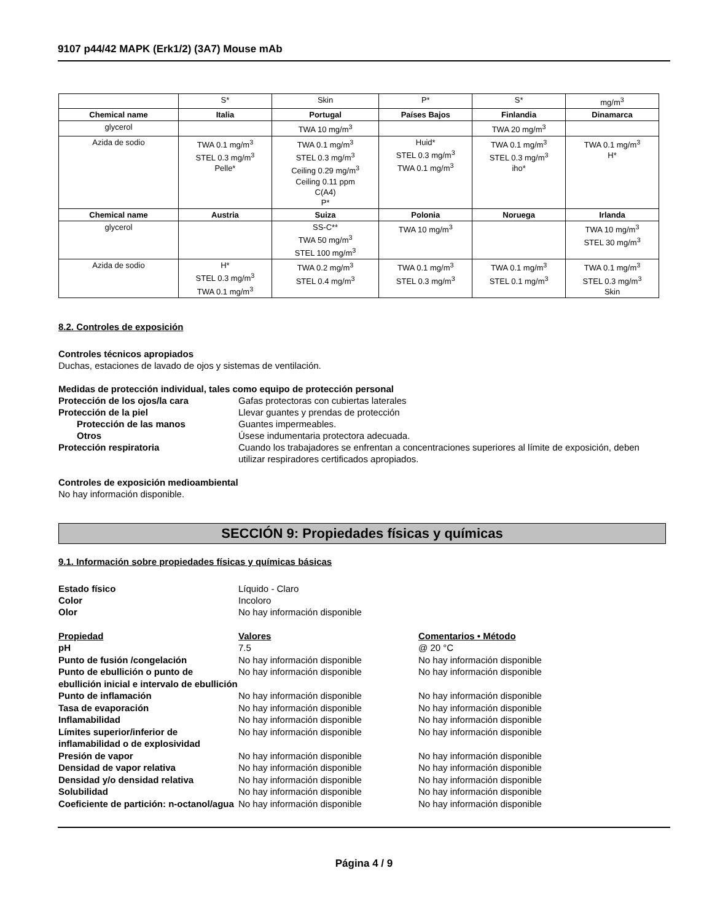9107 p44/42 MAPK (Erk1/2) (3A7) Mouse mAb
| | S* | Skin | P* | S* | mg/m<sup>3</sup> |
| Chemical name | Italia | Portugal | Países Bajos | Finlandia | Dinamarca |
| glycerol | | TWA 10 mg/m<sup>3</sup> | | TWA 20 mg/m<sup>3</sup> | |
| Azida de sodio | TWA 0.1 mg/m<sup>3</sup> STEL 0.3 mg/m<sup>3</sup> Pelle* | TWA 0.1 mg/m<sup>3</sup> STEL 0.3 mg/m<sup>3</sup> Ceiling 0.29 mg/m<sup>3</sup> Ceiling 0.11 ppm C(A4) P* | Huid* STEL 0.3 mg/m<sup>3</sup> TWA 0.1 mg/m<sup>3</sup> | TWA 0.1 mg/m<sup>3</sup> STEL 0.3 mg/m<sup>3</sup> iho* | TWA 0.1 mg/m<sup>3</sup> H* |
| Chemical name | Austria | Suiza | Polonia | Noruega | Irlanda |
| glycerol | | SS-C** TWA 50 mg/m<sup>3</sup> STEL 100 mg/m<sup>3</sup> | TWA 10 mg/m<sup>3</sup> | | TWA 10 mg/m<sup>3</sup> STEL 30 mg/m<sup>3</sup> |
| Azida de sodio | H* STEL 0.3 mg/m<sup>3</sup> TWA 0.1 mg/m<sup>3</sup> | TWA 0.2 mg/m<sup>3</sup> STEL 0.4 mg/m<sup>3</sup> | TWA 0.1 mg/m<sup>3</sup> STEL 0.3 mg/m<sup>3</sup> | TWA 0.1 mg/m<sup>3</sup> STEL 0.1 mg/m<sup>3</sup> | TWA 0.1 mg/m<sup>3</sup> STEL 0.3 mg/m<sup>3</sup> Skin |
8.2. Controles de exposición
Controles técnicos apropiados
Duchas, estaciones de lavado de ojos y sistemas de ventilación.
Medidas de protección individual, tales como equipo de protección personal
Protección de los ojos/la cara Gafas protectoras con cubiertas laterales Protección de la piel Llevar guantes y prendas de protección Protección de las manos Guantes impermeables. Otros Úsese indumentaria protectora adecuada. Protección respiratoria Cuando los trabajadores se enfrentan a concentraciones superiores al límite de exposición, deben utilizar respiradores certificados apropiados.
Controles de exposición medioambiental
No hay información disponible.
SECCIÓN 9: Propiedades físicas y químicas
9.1. Información sobre propiedades físicas y químicas básicas
Estado físico Líquido - Claro Color Incoloro Olor No hay información disponible
Propiedad Valores Comentarios • Método pH 7.5 @ 20 °C Punto de fusión /congelación No hay información disponible No hay información disponible Punto de ebullición o punto de ebullición inicial e intervalo de ebullición No hay información disponible No hay información disponible Punto de inflamación No hay información disponible No hay información disponible Tasa de evaporación No hay información disponible No hay información disponible Inflamabilidad No hay información disponible No hay información disponible Límites superior/inferior de inflamabilidad o de explosividad No hay información disponible No hay información disponible Presión de vapor No hay información disponible No hay información disponible Densidad de vapor relativa No hay información disponible No hay información disponible Densidad y/o densidad relativa No hay información disponible No hay información disponible Solubilidad No hay información disponible No hay información disponible Coeficiente de partición: n-octanol/agua No hay información disponible No hay información disponible
Página 4 / 9